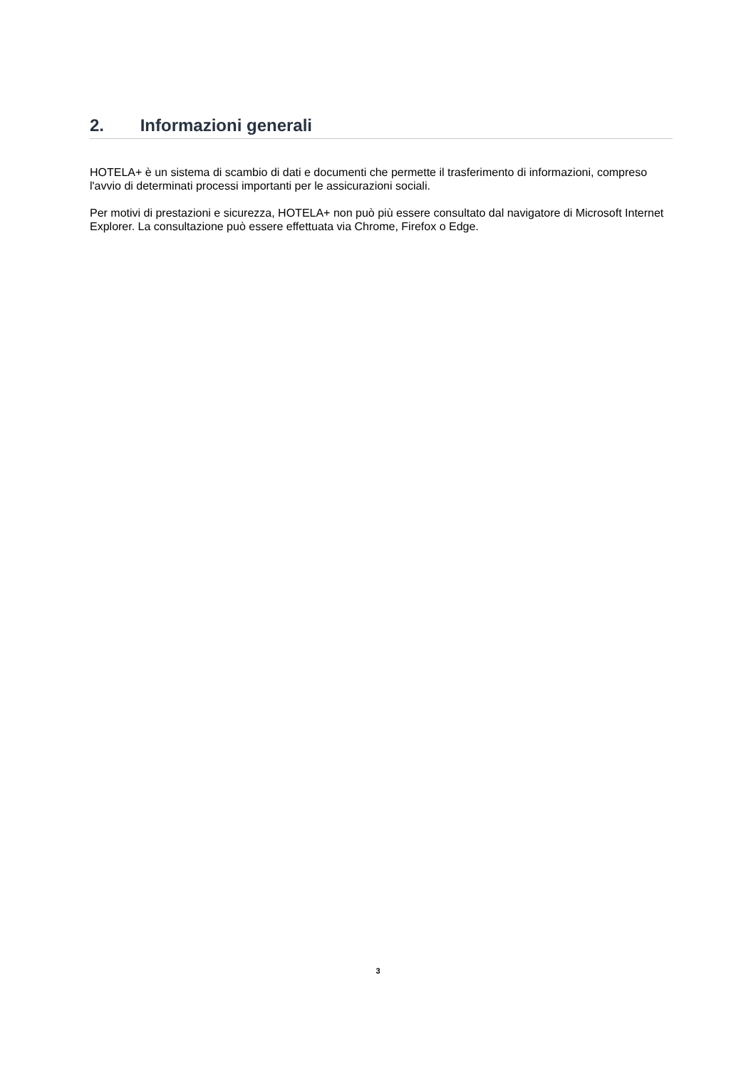2. Informazioni generali
HOTELA+ è un sistema di scambio di dati e documenti che permette il trasferimento di informazioni, compreso l'avvio di determinati processi importanti per le assicurazioni sociali.
Per motivi di prestazioni e sicurezza, HOTELA+ non può più essere consultato dal navigatore di Microsoft Internet Explorer. La consultazione può essere effettuata via Chrome, Firefox o Edge.
3